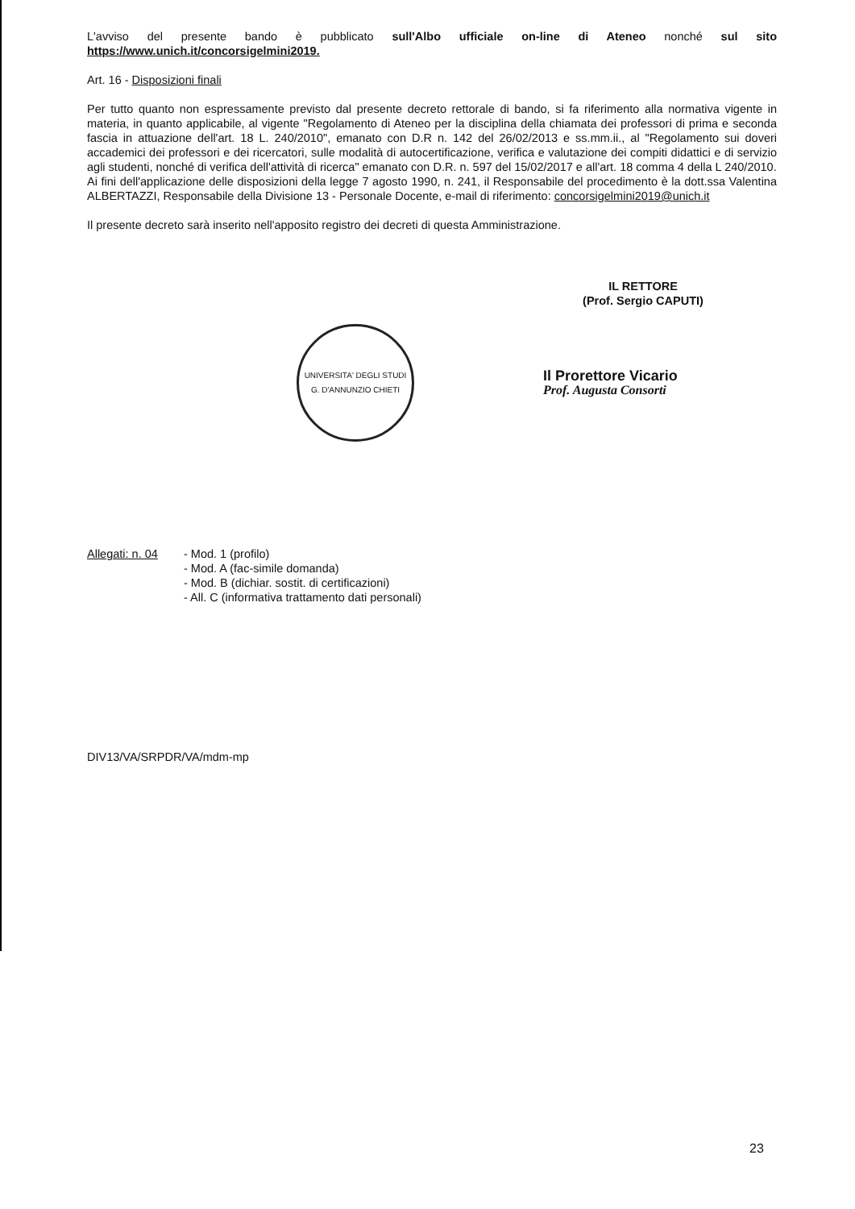L'avviso del presente bando è pubblicato sull'Albo ufficiale on-line di Ateneo nonché sul sito https://www.unich.it/concorsigelmini2019.
Art. 16 - Disposizioni finali
Per tutto quanto non espressamente previsto dal presente decreto rettorale di bando, si fa riferimento alla normativa vigente in materia, in quanto applicabile, al vigente "Regolamento di Ateneo per la disciplina della chiamata dei professori di prima e seconda fascia in attuazione dell'art. 18 L. 240/2010", emanato con D.R n. 142 del 26/02/2013 e ss.mm.ii., al "Regolamento sui doveri accademici dei professori e dei ricercatori, sulle modalità di autocertificazione, verifica e valutazione dei compiti didattici e di servizio agli studenti, nonché di verifica dell'attività di ricerca" emanato con D.R. n. 597 del 15/02/2017 e all'art. 18 comma 4 della L 240/2010.
Ai fini dell'applicazione delle disposizioni della legge 7 agosto 1990, n. 241, il Responsabile del procedimento è la dott.ssa Valentina ALBERTAZZI, Responsabile della Divisione 13 - Personale Docente, e-mail di riferimento: concorsigelmini2019@unich.it
Il presente decreto sarà inserito nell'apposito registro dei decreti di questa Amministrazione.
IL RETTORE
(Prof. Sergio CAPUTI)
UNIVERSITA' DEGLI STUDI G. D'ANNUNZIO CHIETI
Il Prorettore Vicario
Prof. Augusta Consorti
Allegati: n. 04
- Mod. 1 (profilo)
- Mod. A (fac-simile domanda)
- Mod. B (dichiar. sostit. di certificazioni)
- All. C (informativa trattamento dati personali)
DIV13/VA/SRPDR/VA/mdm-mp
23